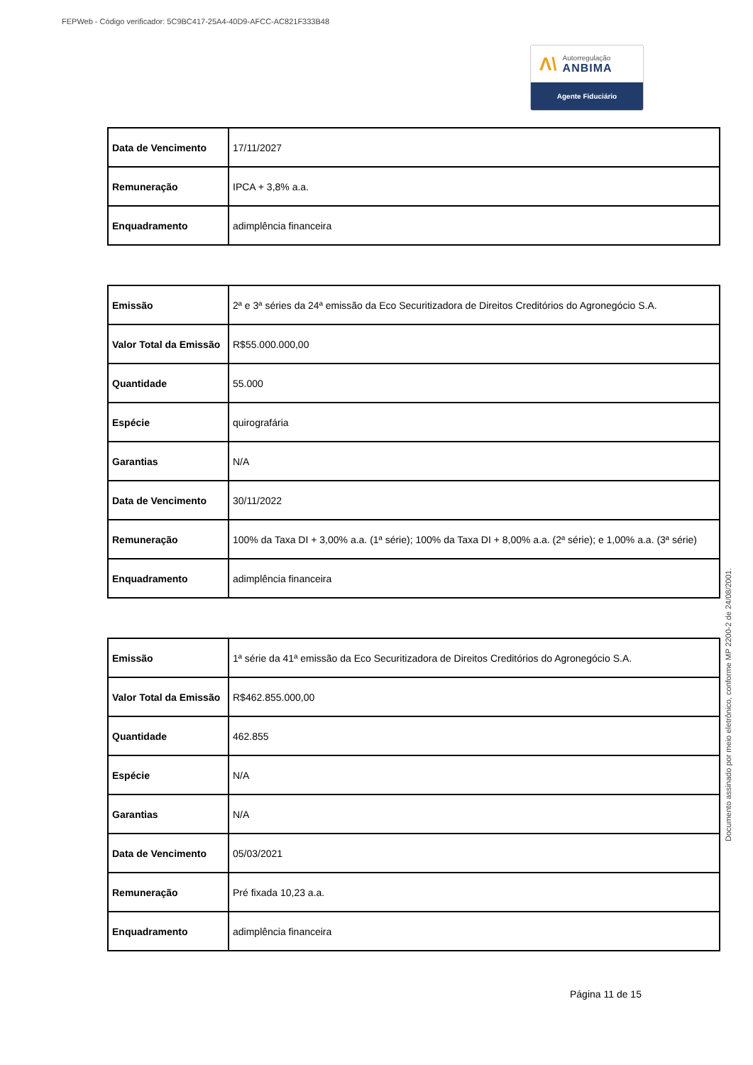FEPWeb - Código verificador: 5C9BC417-25A4-40D9-AFCC-AC821F333B48
Λ\ Autorregulação
ANBIMA
Agente Fiduciário
| Data de Vencimento | 17/11/2027 |
| Remuneração | IPCA + 3,8% a.a. |
| Enquadramento | adimplência financeira |
| Emissão | 2ª e 3ª séries da 24ª emissão da Eco Securitizadora de Direitos Creditórios do Agronegócio S.A. |
| Valor Total da Emissão | R$55.000.000,00 |
| Quantidade | 55.000 |
| Espécie | quirografária |
| Garantias | N/A |
| Data de Vencimento | 30/11/2022 |
| Remuneração | 100% da Taxa DI + 3,00% a.a. (1ª série); 100% da Taxa DI + 8,00% a.a. (2ª série); e 1,00% a.a. (3ª série) |
| Enquadramento | adimplência financeira |
| Emissão | 1ª série da 41ª emissão da Eco Securitizadora de Direitos Creditórios do Agronegócio S.A. |
| Valor Total da Emissão | R$462.855.000,00 |
| Quantidade | 462.855 |
| Espécie | N/A |
| Garantias | N/A |
| Data de Vencimento | 05/03/2021 |
| Remuneração | Pré fixada 10,23 a.a. |
| Enquadramento | adimplência financeira |
Página 11 de 15
Documento assinado por meio eletrônico, conforme MP 2200-2 de 24/08/2001.